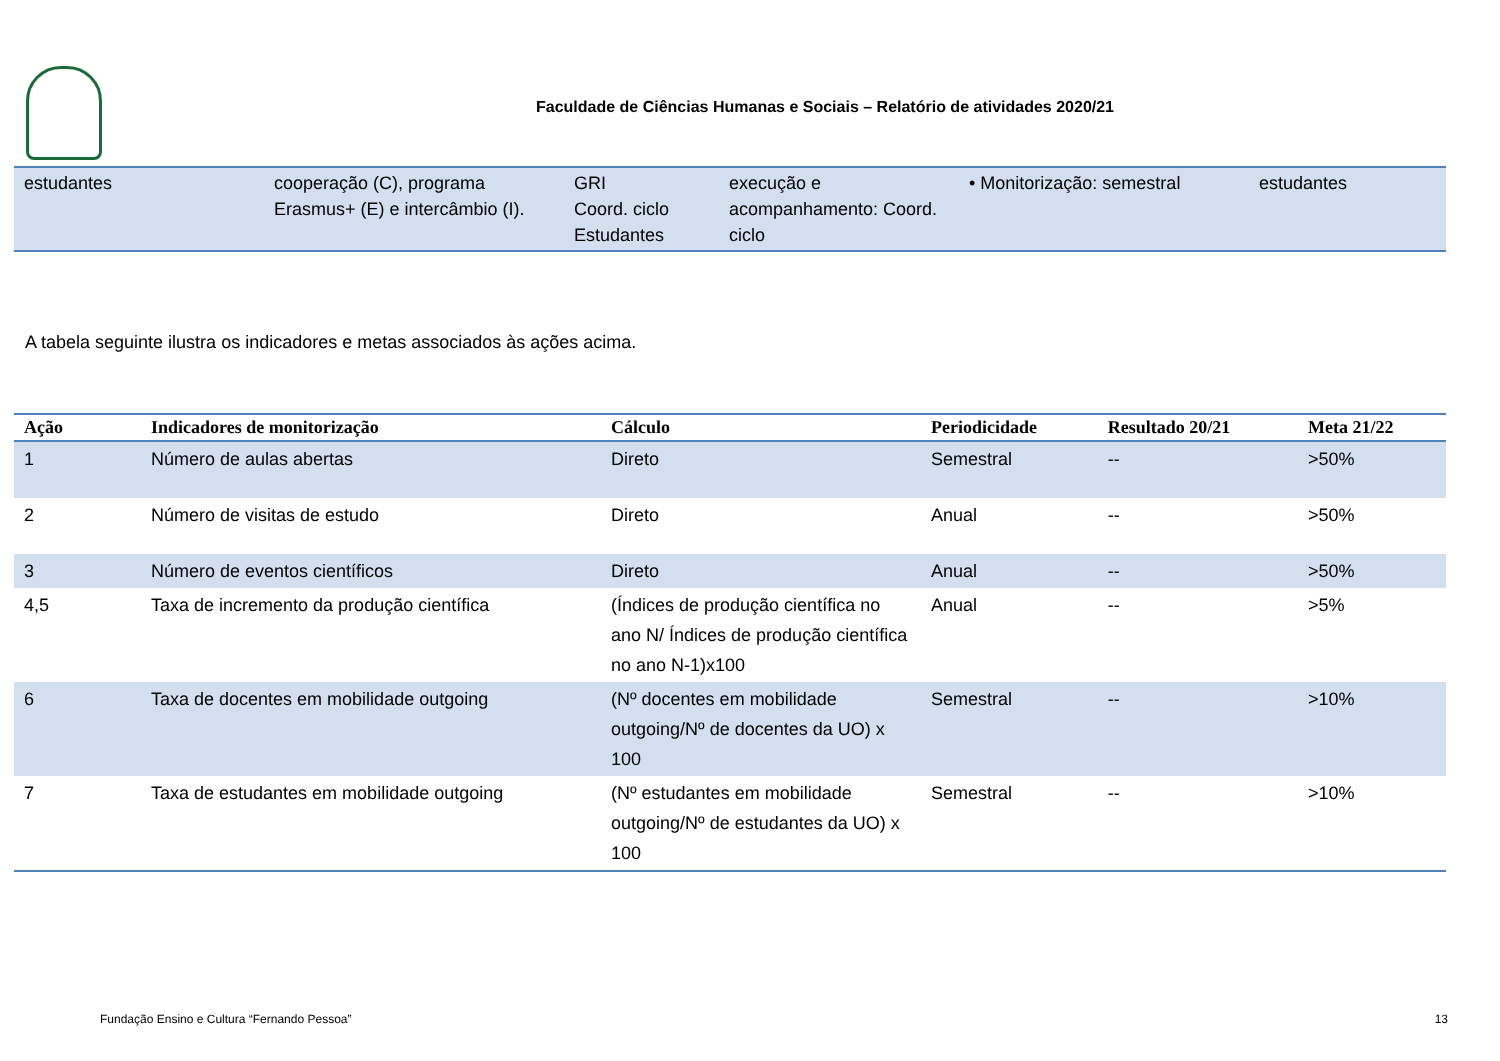Faculdade de Ciências Humanas e Sociais – Relatório de atividades 2020/21
| estudantes | cooperação (C), programa Erasmus+ (E) e intercâmbio (I). | GRI Coord. ciclo Estudantes | execução e acompanhamento: Coord. ciclo | • Monitorização: semestral | estudantes |
A tabela seguinte ilustra os indicadores e metas associados às ações acima.
| Ação | Indicadores de monitorização | Cálculo | Periodicidade | Resultado 20/21 | Meta 21/22 |
| --- | --- | --- | --- | --- | --- |
| 1 | Número de aulas abertas | Direto | Semestral | -- | >50% |
| 2 | Número de visitas de estudo | Direto | Anual | -- | >50% |
| 3 | Número de eventos científicos | Direto | Anual | -- | >50% |
| 4,5 | Taxa de incremento da produção científica | (Índices de produção científica no ano N/ Índices de produção científica no ano N-1)x100 | Anual | -- | >5% |
| 6 | Taxa de docentes em mobilidade outgoing | (Nº docentes em mobilidade outgoing/Nº de docentes da UO) x 100 | Semestral | -- | >10% |
| 7 | Taxa de estudantes em mobilidade outgoing | (Nº estudantes em mobilidade outgoing/Nº de estudantes da UO) x 100 | Semestral | -- | >10% |
Fundação Ensino e Cultura “Fernando Pessoa” 13